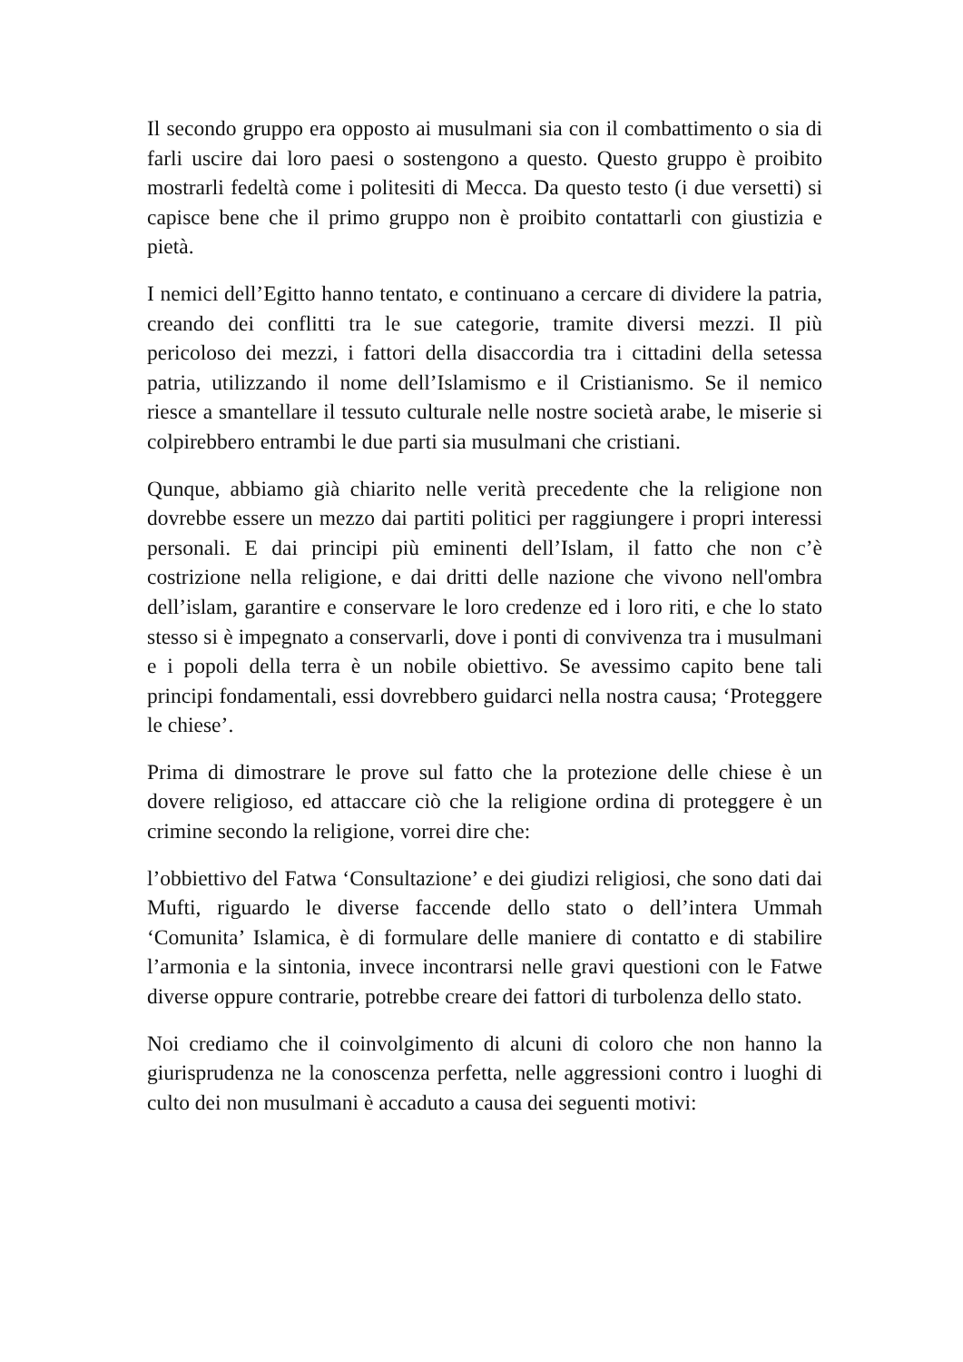Il secondo gruppo era opposto ai musulmani sia con il combattimento o sia di farli uscire dai loro paesi o sostengono a questo. Questo gruppo è proibito mostrarli fedeltà come i politesiti di Mecca. Da questo testo (i due versetti) si capisce bene che il primo gruppo non è proibito contattarli con giustizia e pietà.
I nemici dell’Egitto hanno tentato, e continuano a cercare di dividere la patria, creando dei conflitti tra le sue categorie, tramite diversi mezzi. Il più pericoloso dei mezzi, i fattori della disaccordia tra i cittadini della setessa patria, utilizzando il nome dell’Islamismo e il Cristianismo. Se il nemico riesce a smantellare il tessuto culturale nelle nostre società arabe, le miserie si colpirebbero entrambi le due parti sia musulmani che cristiani.
Qunque, abbiamo già chiarito nelle verità precedente che la religione non dovrebbe essere un mezzo dai partiti politici per raggiungere i propri interessi personali. E dai principi più eminenti dell’Islam, il fatto che non c’è costrizione nella religione, e dai dritti delle nazione che vivono nell'ombra dell’islam, garantire e conservare le loro credenze ed i loro riti, e che lo stato stesso si è impegnato a conservarli, dove i ponti di convivenza tra i musulmani e i popoli della terra è un nobile obiettivo. Se avessimo capito bene tali principi fondamentali, essi dovrebbero guidarci nella nostra causa; ‘Proteggere le chiese’.
Prima di dimostrare le prove sul fatto che la protezione delle chiese è un dovere religioso, ed attaccare ciò che la religione ordina di proteggere è un crimine secondo la religione, vorrei dire che:
l’obbiettivo del Fatwa ‘Consultazione’ e dei giudizi religiosi, che sono dati dai Mufti, riguardo le diverse faccende dello stato o dell’intera Ummah ‘Comunita’ Islamica, è di formulare delle maniere di contatto e di stabilire l’armonia e la sintonia, invece incontrarsi nelle gravi questioni con le Fatwe diverse oppure contrarie, potrebbe creare dei fattori di turbolenza dello stato.
Noi crediamo che il coinvolgimento di alcuni di coloro che non hanno la giurisprudenza ne la conoscenza perfetta, nelle aggressioni contro i luoghi di culto dei non musulmani è accaduto a causa dei seguenti motivi: